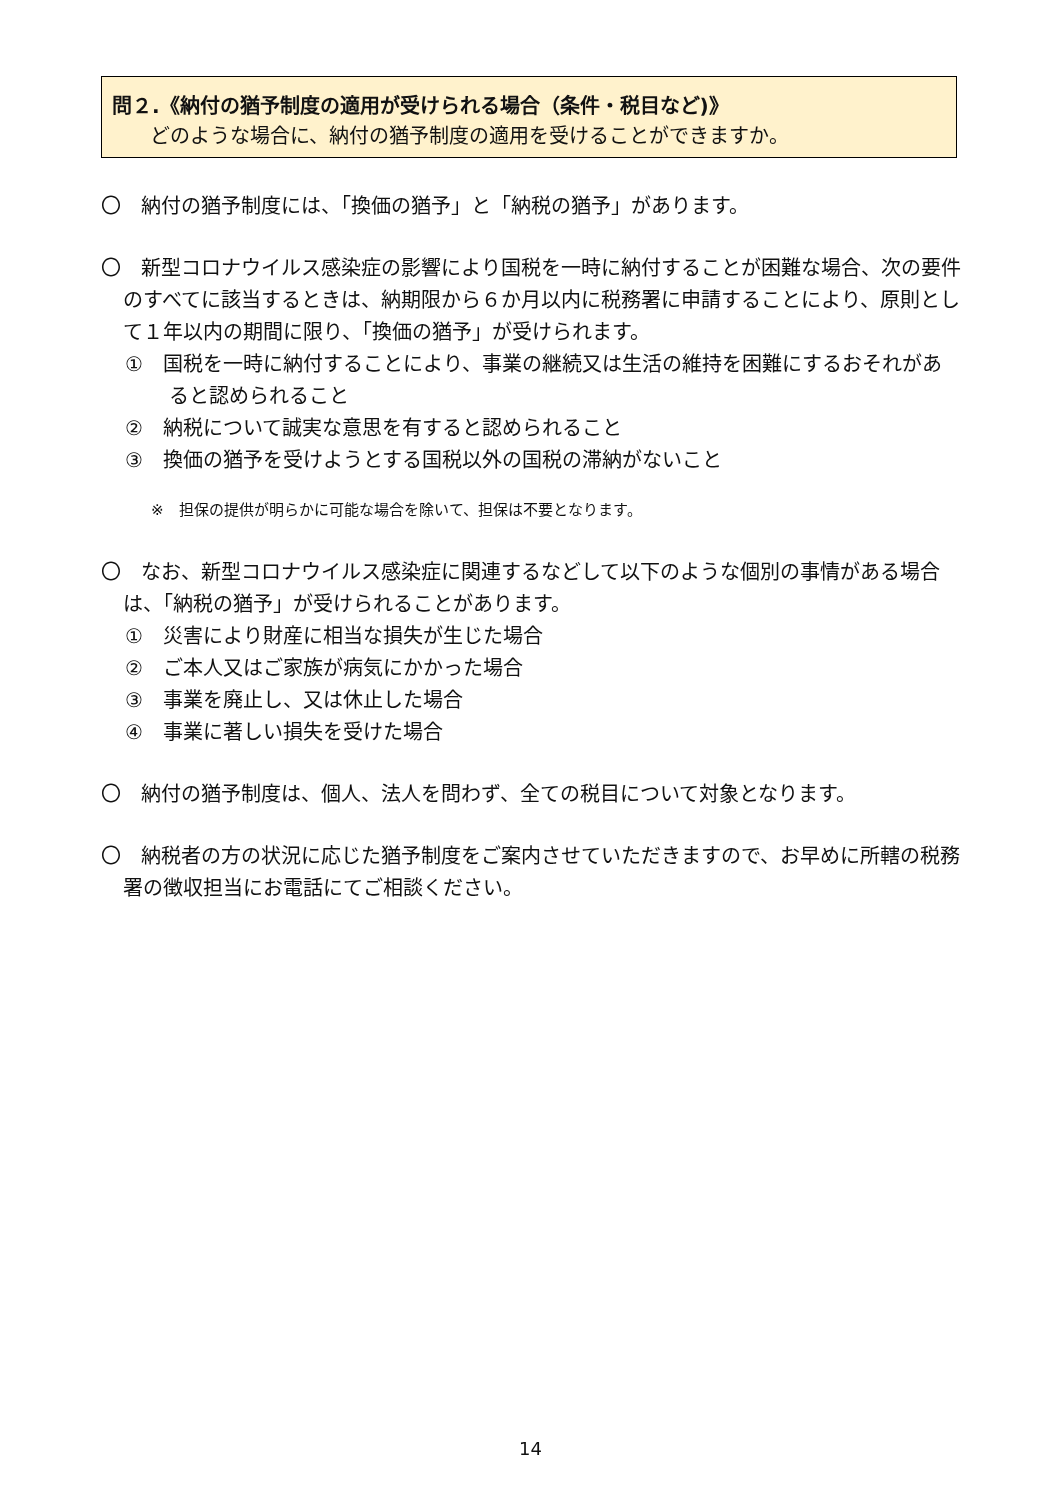問２.《納付の猶予制度の適用が受けられる場合（条件・税目など)》
どのような場合に、納付の猶予制度の適用を受けることができますか。
〇　納付の猶予制度には、「換価の猶予」と「納税の猶予」があります。
〇　新型コロナウイルス感染症の影響により国税を一時に納付することが困難な場合、次の要件のすべてに該当するときは、納期限から６か月以内に税務署に申請することにより、原則として１年以内の期間に限り、「換価の猶予」が受けられます。
①　国税を一時に納付することにより、事業の継続又は生活の維持を困難にするおそれがあると認められること
②　納税について誠実な意思を有すると認められること
③　換価の猶予を受けようとする国税以外の国税の滞納がないこと
※　担保の提供が明らかに可能な場合を除いて、担保は不要となります。
〇　なお、新型コロナウイルス感染症に関連するなどして以下のような個別の事情がある場合は、「納税の猶予」が受けられることがあります。
①　災害により財産に相当な損失が生じた場合
②　ご本人又はご家族が病気にかかった場合
③　事業を廃止し、又は休止した場合
④　事業に著しい損失を受けた場合
〇　納付の猶予制度は、個人、法人を問わず、全ての税目について対象となります。
〇　納税者の方の状況に応じた猶予制度をご案内させていただきますので、お早めに所轄の税務署の徴収担当にお電話にてご相談ください。
14